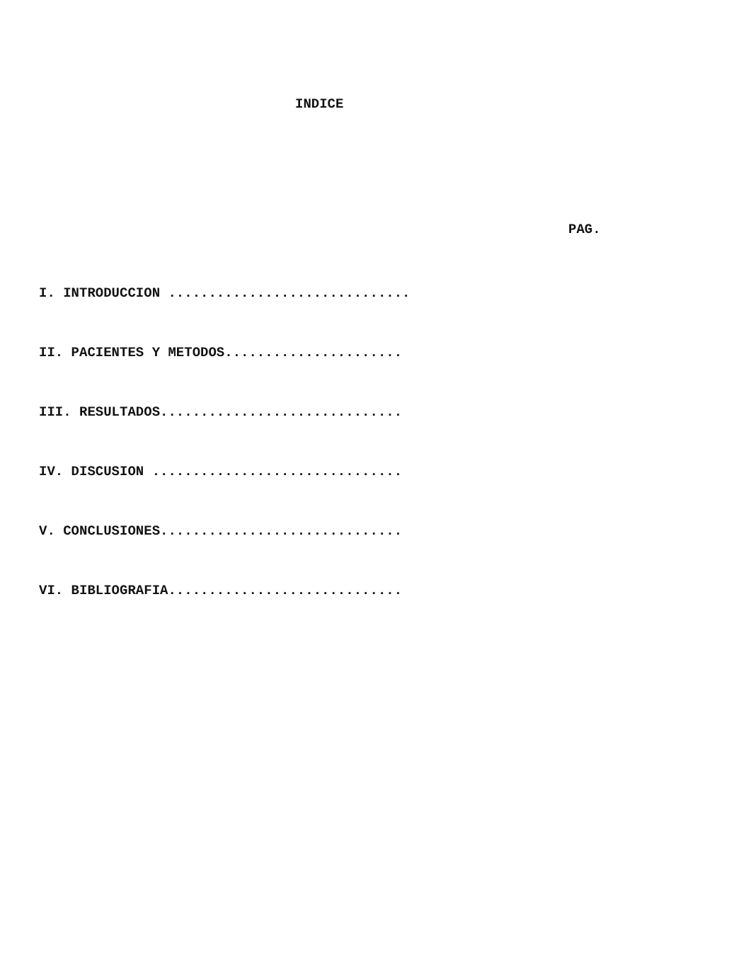INDICE
PAG.
I. INTRODUCCION ..............................
II. PACIENTES Y METODOS......................
III. RESULTADOS..............................
IV. DISCUSION ...............................
V. CONCLUSIONES..............................
VI. BIBLIOGRAFIA.............................